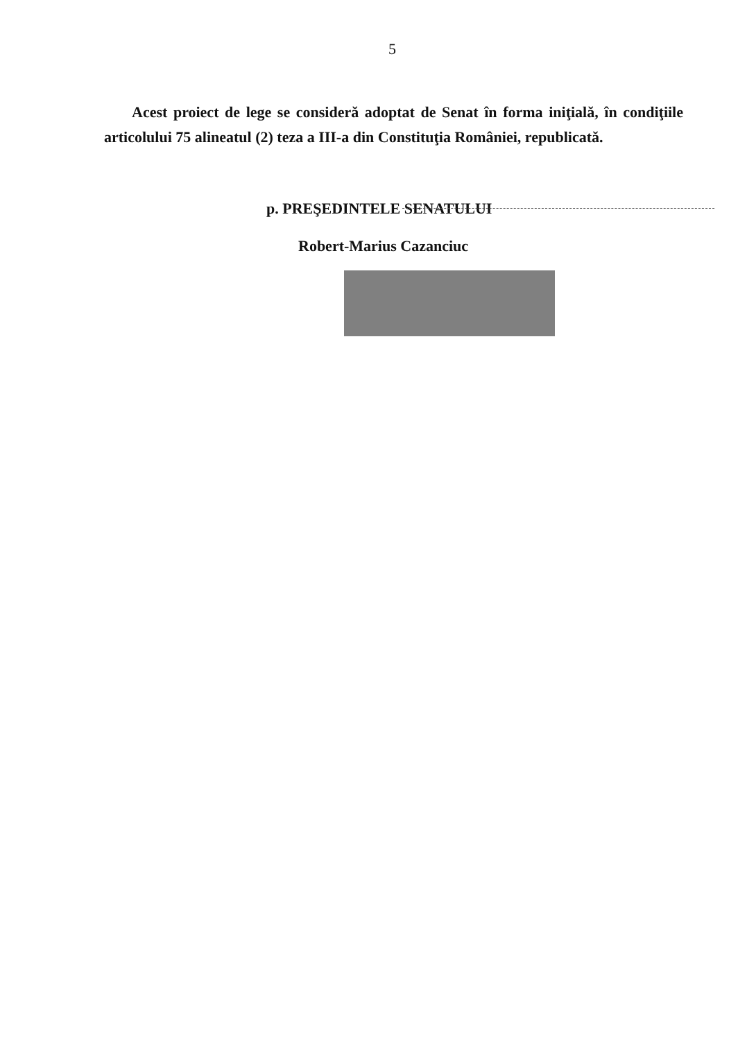5
Acest proiect de lege se consideră adoptat de Senat în forma iniţială, în condiţiile articolului 75 alineatul (2) teza a III-a din Constituţia României, republicată.
p. PREŞEDINTELE SENATULUI
Robert-Marius Cazanciuc